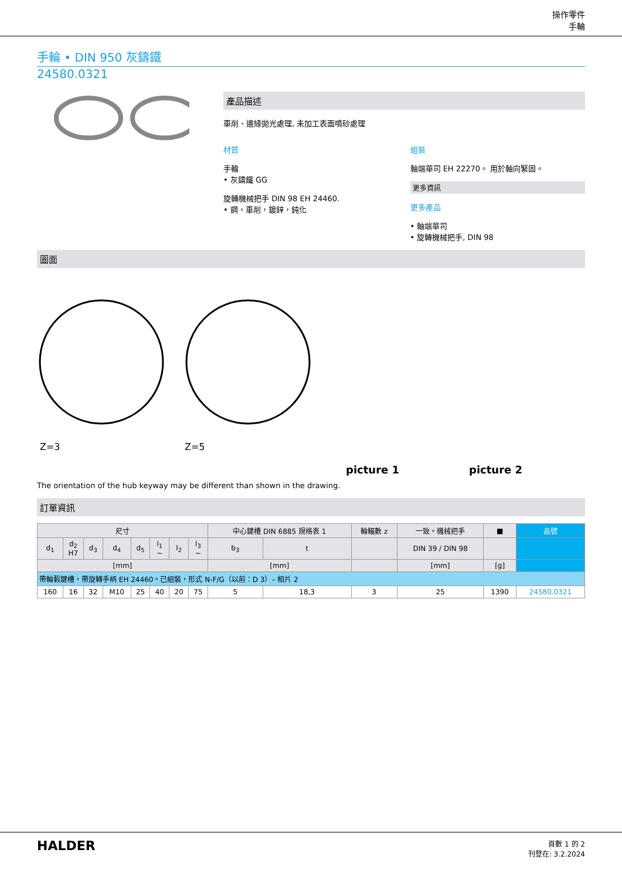操作零件
手輪
手輪 • DIN 950 灰鑄鐵
24580.0321
產品描述
車削、邊緣拋光處理, 未加工表面噴砂處理
材質
手輪
• 灰鑄鐵 GG
旋轉機械把手 DIN 98 EH 24460.
• 鋼，車削，鍍鋅，鈍化
組裝
軸端華司 EH 22270。 用於軸向緊固。
更多資訊
更多產品
• 軸端華司
• 旋轉機械把手, DIN 98
圖面
Z=3
Z=5
picture 1
picture 2
The orientation of the hub keyway may be different than shown in the drawing.
訂單資訊
| 尺寸 | | | | | | | | 中心鍵槽 DIN 6885 規格表 1 | | 輪輻數 z | 一致。機械把手 | ■ | 品號 |
| --- | --- | --- | --- | --- | --- | --- | --- | --- | --- | --- | --- | --- | --- |
| d<sub>1</sub> | d<sub>2</sub> H7 | d<sub>3</sub> | d<sub>4</sub> | d<sub>5</sub> | l<sub>1</sub> ~ | l<sub>2</sub> | l<sub>3</sub> ~ | b<sub>3</sub> | t | | DIN 39 / DIN 98 | | |
| [mm] | | | | | | | | [mm] | | | [mm] | [g] | |
| 帶輪轂鍵槽，帶旋轉手柄 EH 24460。已組裝，形式 N-F/G（以前：D 3）– 相片 2 | | | | | | | | | | | | | |
| 160 | 16 | 32 | M10 | 25 | 40 | 20 | 75 | 5 | 18,3 | 3 | 25 | 1390 | 24580.0321 |
HALDER
頁數 1 的 2
刊登在: 3.2.2024